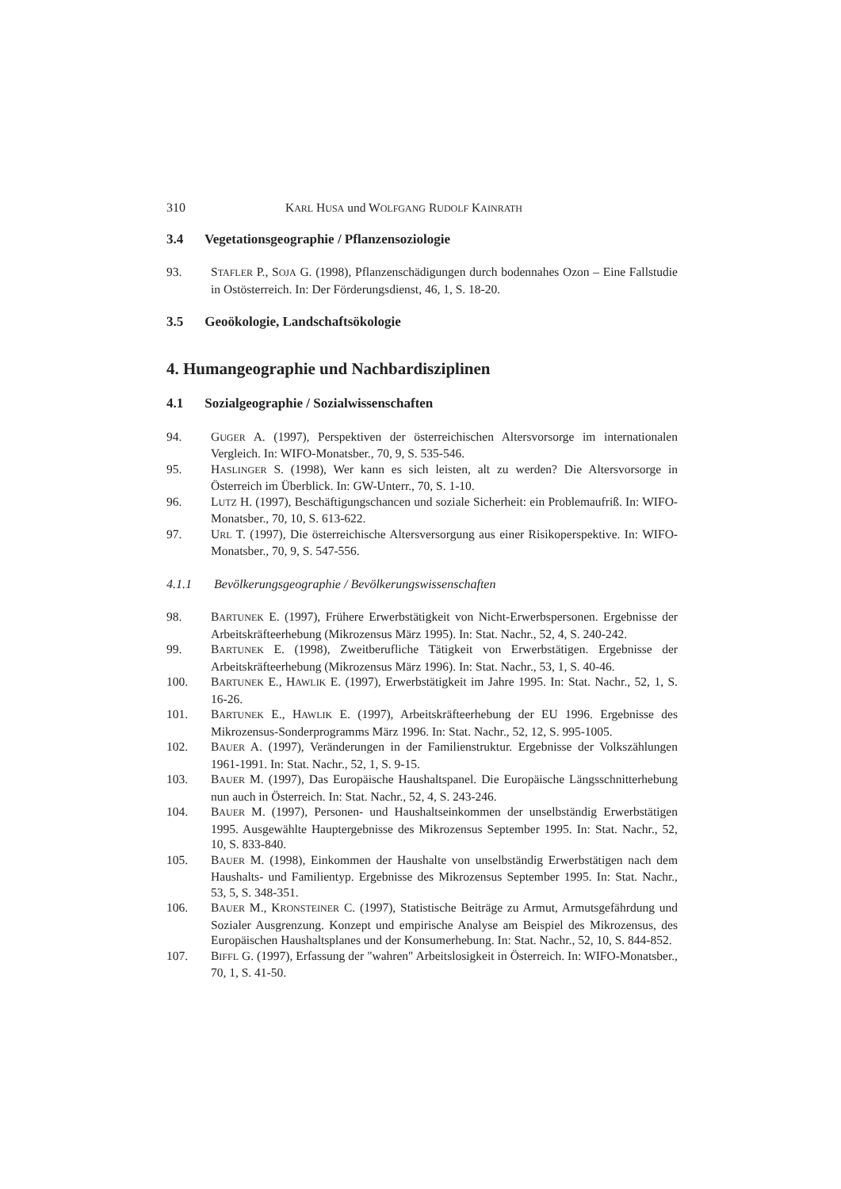310 KARL HUSA und WOLFGANG RUDOLF KAINRATH
3.4 Vegetationsgeographie / Pflanzensoziologie
93. STAFLER P., SOJA G. (1998), Pflanzenschädigungen durch bodennahes Ozon – Eine Fallstudie in Ostösterreich. In: Der Förderungsdienst, 46, 1, S. 18-20.
3.5 Geoökologie, Landschaftsökologie
4. Humangeographie und Nachbardisziplinen
4.1 Sozialgeographie / Sozialwissenschaften
94. GUGER A. (1997), Perspektiven der österreichischen Altersvorsorge im internationalen Vergleich. In: WIFO-Monatsber., 70, 9, S. 535-546.
95. HASLINGER S. (1998), Wer kann es sich leisten, alt zu werden? Die Altersvorsorge in Österreich im Überblick. In: GW-Unterr., 70, S. 1-10.
96. LUTZ H. (1997), Beschäftigungschancen und soziale Sicherheit: ein Problemaufriß. In: WIFO-Monatsber., 70, 10, S. 613-622.
97. URL T. (1997), Die österreichische Altersversorgung aus einer Risikoperspektive. In: WIFO-Monatsber., 70, 9, S. 547-556.
4.1.1 Bevölkerungsgeographie / Bevölkerungswissenschaften
98. BARTUNEK E. (1997), Frühere Erwerbstätigkeit von Nicht-Erwerbspersonen. Ergebnisse der Arbeitskräfteerhebung (Mikrozensus März 1995). In: Stat. Nachr., 52, 4, S. 240-242.
99. BARTUNEK E. (1998), Zweitberufliche Tätigkeit von Erwerbstätigen. Ergebnisse der Arbeitskräfteerhebung (Mikrozensus März 1996). In: Stat. Nachr., 53, 1, S. 40-46.
100. BARTUNEK E., HAWLIK E. (1997), Erwerbstätigkeit im Jahre 1995. In: Stat. Nachr., 52, 1, S. 16-26.
101. BARTUNEK E., HAWLIK E. (1997), Arbeitskräfteerhebung der EU 1996. Ergebnisse des Mikrozensus-Sonderprogramms März 1996. In: Stat. Nachr., 52, 12, S. 995-1005.
102. BAUER A. (1997), Veränderungen in der Familienstruktur. Ergebnisse der Volkszählungen 1961-1991. In: Stat. Nachr., 52, 1, S. 9-15.
103. BAUER M. (1997), Das Europäische Haushaltspanel. Die Europäische Längsschnitterhebung nun auch in Österreich. In: Stat. Nachr., 52, 4, S. 243-246.
104. BAUER M. (1997), Personen- und Haushaltseinkommen der unselbständig Erwerbstätigen 1995. Ausgewählte Hauptergebnisse des Mikrozensus September 1995. In: Stat. Nachr., 52, 10, S. 833-840.
105. BAUER M. (1998), Einkommen der Haushalte von unselbständig Erwerbstätigen nach dem Haushalts- und Familientyp. Ergebnisse des Mikrozensus September 1995. In: Stat. Nachr., 53, 5, S. 348-351.
106. BAUER M., KRONSTEINER C. (1997), Statistische Beiträge zu Armut, Armutsgefährdung und Sozialer Ausgrenzung. Konzept und empirische Analyse am Beispiel des Mikrozensus, des Europäischen Haushaltsplanes und der Konsumerhebung. In: Stat. Nachr., 52, 10, S. 844-852.
107. BIFFL G. (1997), Erfassung der "wahren" Arbeitslosigkeit in Österreich. In: WIFO-Monatsber., 70, 1, S. 41-50.